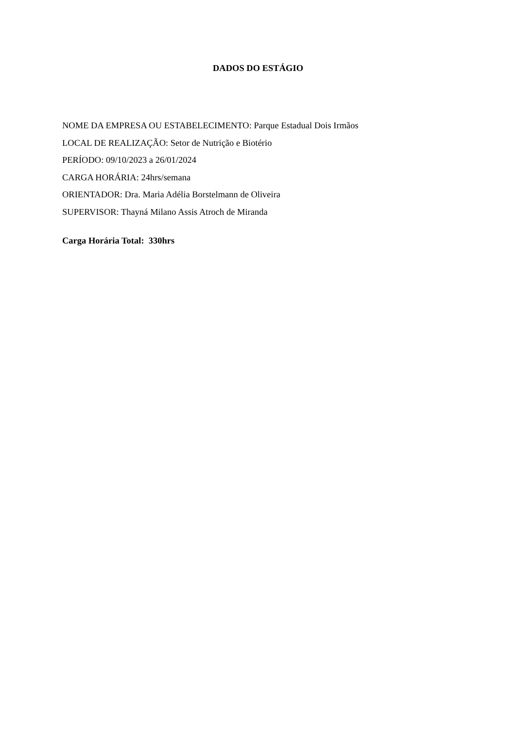DADOS DO ESTÁGIO
NOME DA EMPRESA OU ESTABELECIMENTO: Parque Estadual Dois Irmãos
LOCAL DE REALIZAÇÃO: Setor de Nutrição e Biotério
PERÍODO: 09/10/2023 a 26/01/2024
CARGA HORÁRIA: 24hrs/semana
ORIENTADOR: Dra. Maria Adélia Borstelmann de Oliveira
SUPERVISOR: Thayná Milano Assis Atroch de Miranda
Carga Horária Total: 330hrs